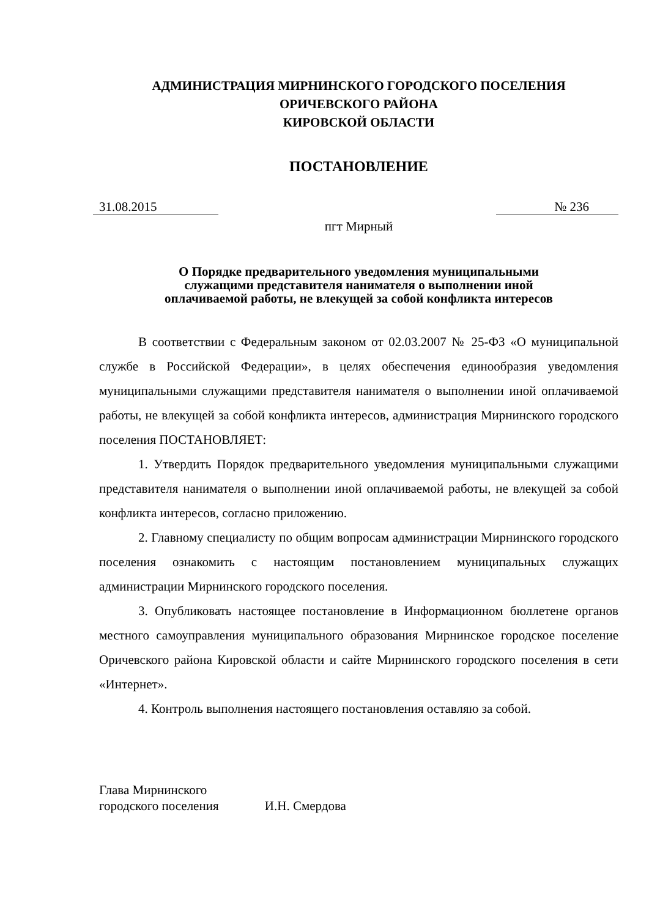АДМИНИСТРАЦИЯ МИРНИНСКОГО ГОРОДСКОГО ПОСЕЛЕНИЯ
ОРИЧЕВСКОГО РАЙОНА
КИРОВСКОЙ ОБЛАСТИ
ПОСТАНОВЛЕНИЕ
31.08.2015 № 236
пгт Мирный
О Порядке предварительного уведомления муниципальными
служащими представителя нанимателя о выполнении иной
оплачиваемой работы, не влекущей за собой конфликта интересов
В соответствии с Федеральным законом от 02.03.2007 № 25-ФЗ «О муниципальной службе в Российской Федерации», в целях обеспечения единообразия уведомления муниципальными служащими представителя нанимателя о выполнении иной оплачиваемой работы, не влекущей за собой конфликта интересов, администрация Мирнинского городского поселения ПОСТАНОВЛЯЕТ:
1. Утвердить Порядок предварительного уведомления муниципальными служащими представителя нанимателя о выполнении иной оплачиваемой работы, не влекущей за собой конфликта интересов, согласно приложению.
2. Главному специалисту по общим вопросам администрации Мирнинского городского поселения ознакомить с настоящим постановлением муниципальных служащих администрации Мирнинского городского поселения.
3. Опубликовать настоящее постановление в Информационном бюллетене органов местного самоуправления муниципального образования Мирнинское городское поселение Оричевского района Кировской области и сайте Мирнинского городского поселения в сети «Интернет».
4. Контроль выполнения настоящего постановления оставляю за собой.
Глава Мирнинского
городского поселения И.Н. Смердова